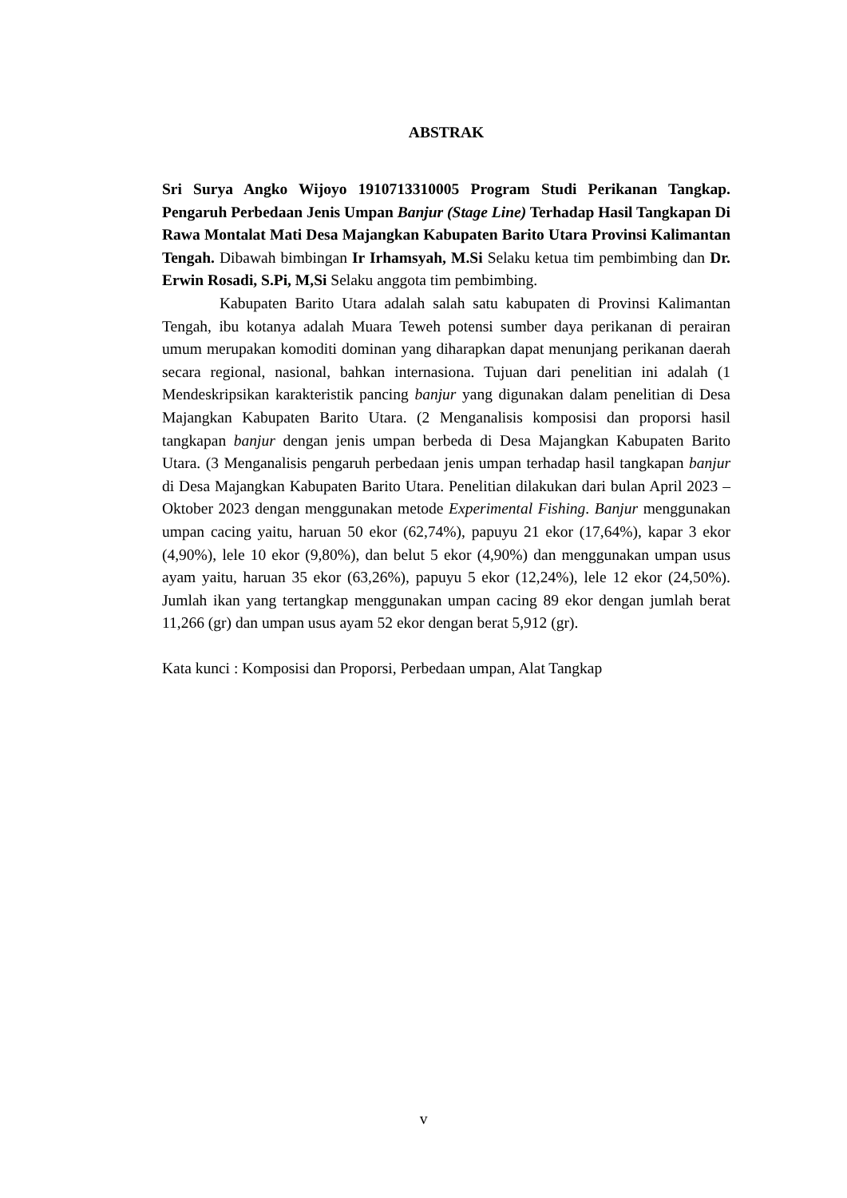ABSTRAK
Sri Surya Angko Wijoyo 1910713310005 Program Studi Perikanan Tangkap. Pengaruh Perbedaan Jenis Umpan Banjur (Stage Line) Terhadap Hasil Tangkapan Di Rawa Montalat Mati Desa Majangkan Kabupaten Barito Utara Provinsi Kalimantan Tengah. Dibawah bimbingan Ir Irhamsyah, M.Si Selaku ketua tim pembimbing dan Dr. Erwin Rosadi, S.Pi, M,Si Selaku anggota tim pembimbing.
Kabupaten Barito Utara adalah salah satu kabupaten di Provinsi Kalimantan Tengah, ibu kotanya adalah Muara Teweh potensi sumber daya perikanan di perairan umum merupakan komoditi dominan yang diharapkan dapat menunjang perikanan daerah secara regional, nasional, bahkan internasiona. Tujuan dari penelitian ini adalah (1 Mendeskripsikan karakteristik pancing banjur yang digunakan dalam penelitian di Desa Majangkan Kabupaten Barito Utara. (2 Menganalisis komposisi dan proporsi hasil tangkapan banjur dengan jenis umpan berbeda di Desa Majangkan Kabupaten Barito Utara. (3 Menganalisis pengaruh perbedaan jenis umpan terhadap hasil tangkapan banjur di Desa Majangkan Kabupaten Barito Utara. Penelitian dilakukan dari bulan April 2023 – Oktober 2023 dengan menggunakan metode Experimental Fishing. Banjur menggunakan umpan cacing yaitu, haruan 50 ekor (62,74%), papuyu 21 ekor (17,64%), kapar 3 ekor (4,90%), lele 10 ekor (9,80%), dan belut 5 ekor (4,90%) dan menggunakan umpan usus ayam yaitu, haruan 35 ekor (63,26%), papuyu 5 ekor (12,24%), lele 12 ekor (24,50%). Jumlah ikan yang tertangkap menggunakan umpan cacing 89 ekor dengan jumlah berat 11,266 (gr) dan umpan usus ayam 52 ekor dengan berat 5,912 (gr).
Kata kunci : Komposisi dan Proporsi, Perbedaan umpan, Alat Tangkap
v